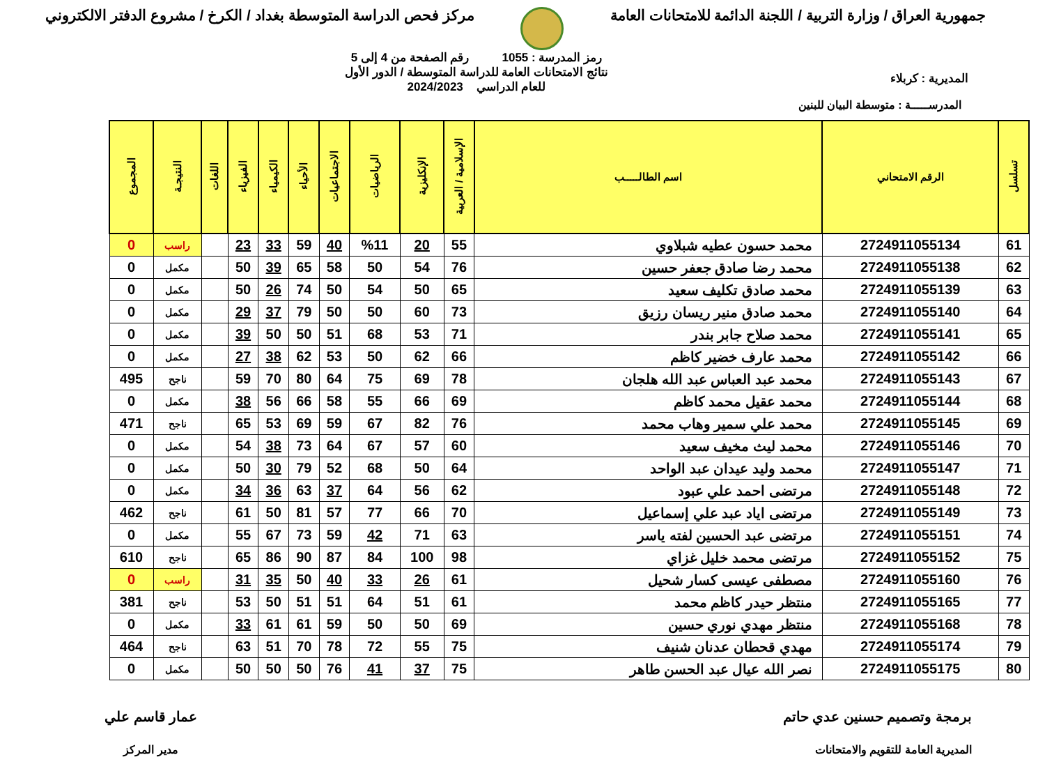جمهورية العراق / وزارة التربية / اللجنة الدائمة للامتحانات العامة
مركز فحص الدراسة المتوسطة بغداد / الكرخ / مشروع الدفتر الالكتروني
المديرية : كربلاء
رمز المدرسة : 1055 رقم الصفحة من 4 إلى 5
نتائج الامتحانات العامة للدراسة المتوسطة / الدور الأول
للعام الدراسي 2024/2023
المدرســـــة : متوسطة البيان للبنين
| تسلسل | الرقم الامتحاني | اسم الطالـــــب | الإسلامية / العربية | الإنكليزية | الرياضيات | الاجتماعيات | الأحياء | الكيمياء | الفيزياء | اللغات | النتيجـة | المجموع |
| --- | --- | --- | --- | --- | --- | --- | --- | --- | --- | --- | --- | --- |
| 61 | 2724911055134 | محمد حسون عطيه شبلاوي | 55 | 20 | %11 | 40 | 59 | 33 | 23 | | راسب | 0 |
| 62 | 2724911055138 | محمد رضا صادق جعفر حسين | 76 | 54 | 50 | 58 | 65 | 39 | 50 | | مكمل | 0 |
| 63 | 2724911055139 | محمد صادق تكليف سعيد | 65 | 50 | 54 | 50 | 74 | 26 | 50 | | مكمل | 0 |
| 64 | 2724911055140 | محمد صادق منير ريسان رزيق | 73 | 60 | 50 | 50 | 79 | 37 | 29 | | مكمل | 0 |
| 65 | 2724911055141 | محمد صلاح جابر بندر | 71 | 53 | 68 | 51 | 50 | 50 | 39 | | مكمل | 0 |
| 66 | 2724911055142 | محمد عارف خضير كاظم | 66 | 62 | 50 | 53 | 62 | 38 | 27 | | مكمل | 0 |
| 67 | 2724911055143 | محمد عبد العباس عبد الله هلجان | 78 | 69 | 75 | 64 | 80 | 70 | 59 | | ناجح | 495 |
| 68 | 2724911055144 | محمد عقيل محمد كاظم | 69 | 66 | 55 | 58 | 66 | 56 | 38 | | مكمل | 0 |
| 69 | 2724911055145 | محمد علي سمير وهاب محمد | 76 | 82 | 67 | 59 | 69 | 53 | 65 | | ناجح | 471 |
| 70 | 2724911055146 | محمد ليث مخيف سعيد | 60 | 57 | 67 | 64 | 73 | 38 | 54 | | مكمل | 0 |
| 71 | 2724911055147 | محمد وليد عيدان عبد الواحد | 64 | 50 | 68 | 52 | 79 | 30 | 50 | | مكمل | 0 |
| 72 | 2724911055148 | مرتضى احمد علي عبود | 62 | 56 | 64 | 37 | 63 | 36 | 34 | | مكمل | 0 |
| 73 | 2724911055149 | مرتضى اياد عبد علي إسماعيل | 70 | 66 | 77 | 57 | 81 | 50 | 61 | | ناجح | 462 |
| 74 | 2724911055151 | مرتضى عبد الحسين لفته ياسر | 63 | 71 | 42 | 59 | 73 | 67 | 55 | | مكمل | 0 |
| 75 | 2724911055152 | مرتضى محمد خليل غزاي | 98 | 100 | 84 | 87 | 90 | 86 | 65 | | ناجح | 610 |
| 76 | 2724911055160 | مصطفى عيسى كسار شحيل | 61 | 26 | 33 | 40 | 50 | 35 | 31 | | راسب | 0 |
| 77 | 2724911055165 | منتظر حيدر كاظم محمد | 61 | 51 | 64 | 51 | 51 | 50 | 53 | | ناجح | 381 |
| 78 | 2724911055168 | منتظر مهدي نوري حسين | 69 | 50 | 50 | 59 | 61 | 61 | 33 | | مكمل | 0 |
| 79 | 2724911055174 | مهدي قحطان عدنان شنيف | 75 | 55 | 72 | 78 | 70 | 51 | 63 | | ناجح | 464 |
| 80 | 2724911055175 | نصر الله عيال عبد الحسن طاهر | 75 | 37 | 41 | 76 | 50 | 50 | 50 | | مكمل | 0 |
برمجة وتصميم حسنين عدي حاتم
المديرية العامة للتقويم والامتحانات
عمار قاسم علي
مدير المركز